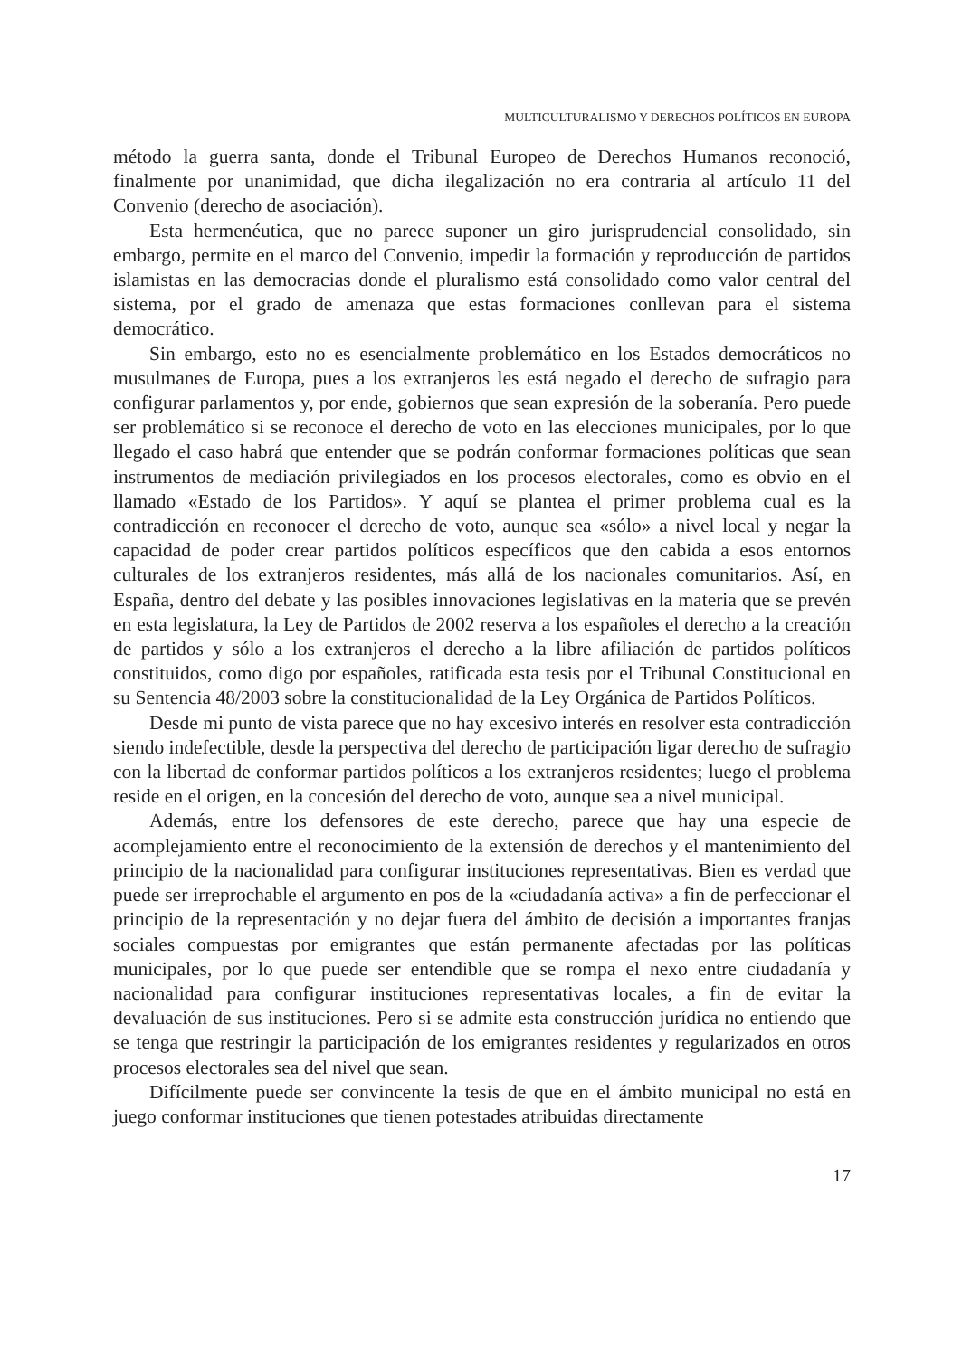MULTICULTURALISMO Y DERECHOS POLÍTICOS EN EUROPA
método la guerra santa, donde el Tribunal Europeo de Derechos Humanos reconoció, finalmente por unanimidad, que dicha ilegalización no era contraria al artículo 11 del Convenio (derecho de asociación).
Esta hermenéutica, que no parece suponer un giro jurisprudencial consolidado, sin embargo, permite en el marco del Convenio, impedir la formación y reproducción de partidos islamistas en las democracias donde el pluralismo está consolidado como valor central del sistema, por el grado de amenaza que estas formaciones conllevan para el sistema democrático.
Sin embargo, esto no es esencialmente problemático en los Estados democráticos no musulmanes de Europa, pues a los extranjeros les está negado el derecho de sufragio para configurar parlamentos y, por ende, gobiernos que sean expresión de la soberanía. Pero puede ser problemático si se reconoce el derecho de voto en las elecciones municipales, por lo que llegado el caso habrá que entender que se podrán conformar formaciones políticas que sean instrumentos de mediación privilegiados en los procesos electorales, como es obvio en el llamado «Estado de los Partidos». Y aquí se plantea el primer problema cual es la contradicción en reconocer el derecho de voto, aunque sea «sólo» a nivel local y negar la capacidad de poder crear partidos políticos específicos que den cabida a esos entornos culturales de los extranjeros residentes, más allá de los nacionales comunitarios. Así, en España, dentro del debate y las posibles innovaciones legislativas en la materia que se prevén en esta legislatura, la Ley de Partidos de 2002 reserva a los españoles el derecho a la creación de partidos y sólo a los extranjeros el derecho a la libre afiliación de partidos políticos constituidos, como digo por españoles, ratificada esta tesis por el Tribunal Constitucional en su Sentencia 48/2003 sobre la constitucionalidad de la Ley Orgánica de Partidos Políticos.
Desde mi punto de vista parece que no hay excesivo interés en resolver esta contradicción siendo indefectible, desde la perspectiva del derecho de participación ligar derecho de sufragio con la libertad de conformar partidos políticos a los extranjeros residentes; luego el problema reside en el origen, en la concesión del derecho de voto, aunque sea a nivel municipal.
Además, entre los defensores de este derecho, parece que hay una especie de acomplejamiento entre el reconocimiento de la extensión de derechos y el mantenimiento del principio de la nacionalidad para configurar instituciones representativas. Bien es verdad que puede ser irreprochable el argumento en pos de la «ciudadanía activa» a fin de perfeccionar el principio de la representación y no dejar fuera del ámbito de decisión a importantes franjas sociales compuestas por emigrantes que están permanente afectadas por las políticas municipales, por lo que puede ser entendible que se rompa el nexo entre ciudadanía y nacionalidad para configurar instituciones representativas locales, a fin de evitar la devaluación de sus instituciones. Pero si se admite esta construcción jurídica no entiendo que se tenga que restringir la participación de los emigrantes residentes y regularizados en otros procesos electorales sea del nivel que sean.
Difícilmente puede ser convincente la tesis de que en el ámbito municipal no está en juego conformar instituciones que tienen potestades atribuidas directamente
17